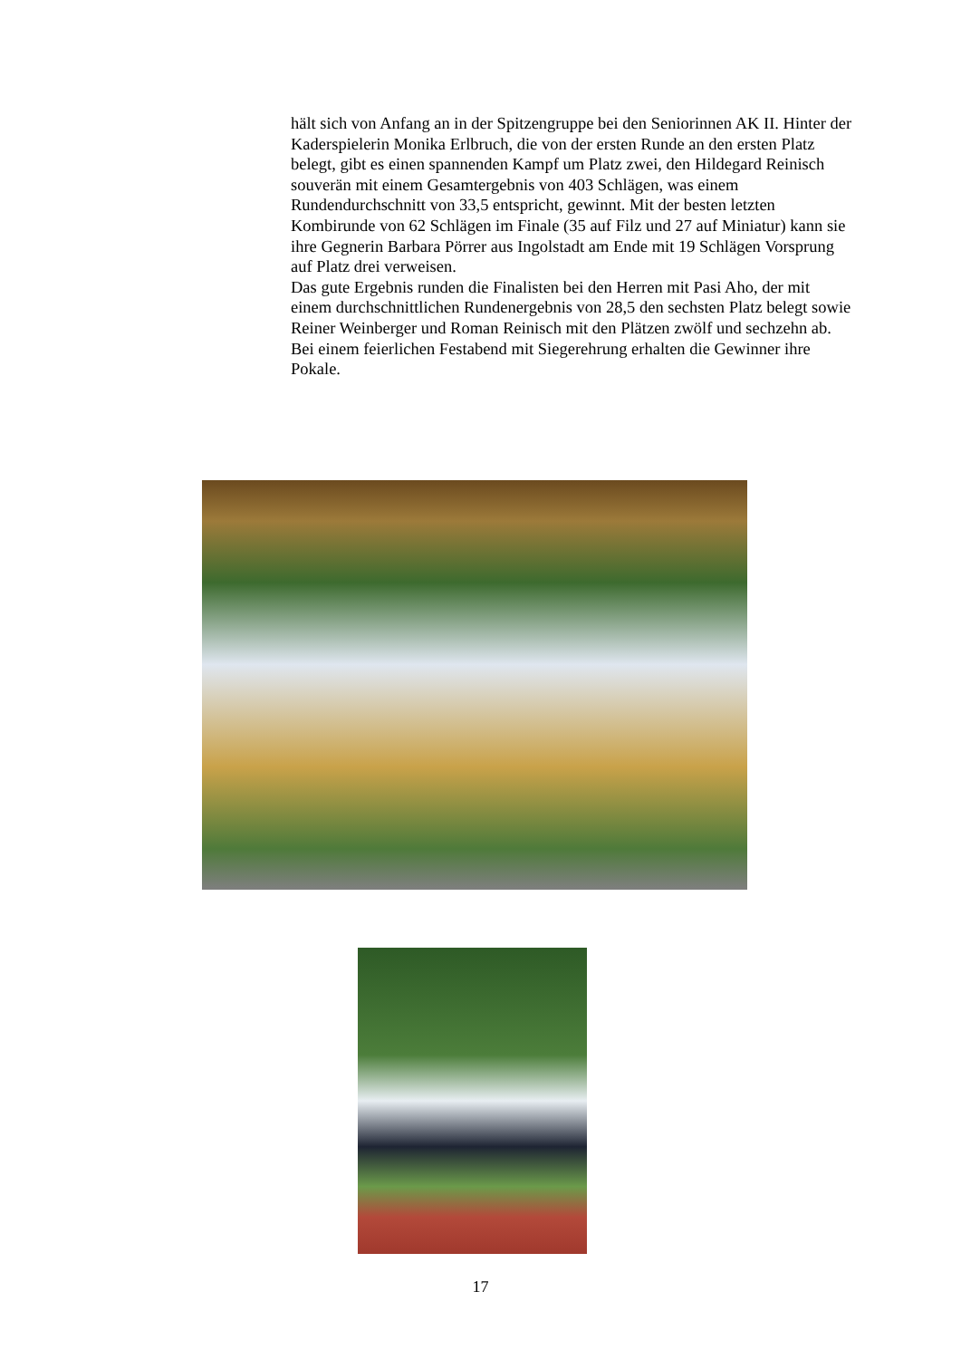hält sich von Anfang an in der Spitzengruppe bei den Seniorinnen AK II. Hinter der Kaderspielerin Monika Erlbruch, die von der ersten Runde an den ersten Platz belegt, gibt es einen spannenden Kampf um Platz zwei, den Hildegard Reinisch souverän mit einem Gesamtergebnis von 403 Schlägen, was einem Rundendurchschnitt von 33,5 entspricht, gewinnt. Mit der besten letzten Kombirunde von 62 Schlägen im Finale (35 auf Filz und 27 auf Miniatur) kann sie ihre Gegnerin Barbara Pörrer aus Ingolstadt am Ende mit 19 Schlägen Vorsprung auf Platz drei verweisen.
Das gute Ergebnis runden die Finalisten bei den Herren mit Pasi Aho, der mit einem durchschnittlichen Rundenergebnis von 28,5 den sechsten Platz belegt sowie Reiner Weinberger und Roman Reinisch mit den Plätzen zwölf und sechzehn ab.
Bei einem feierlichen Festabend mit Siegerehrung erhalten die Gewinner ihre Pokale.
17